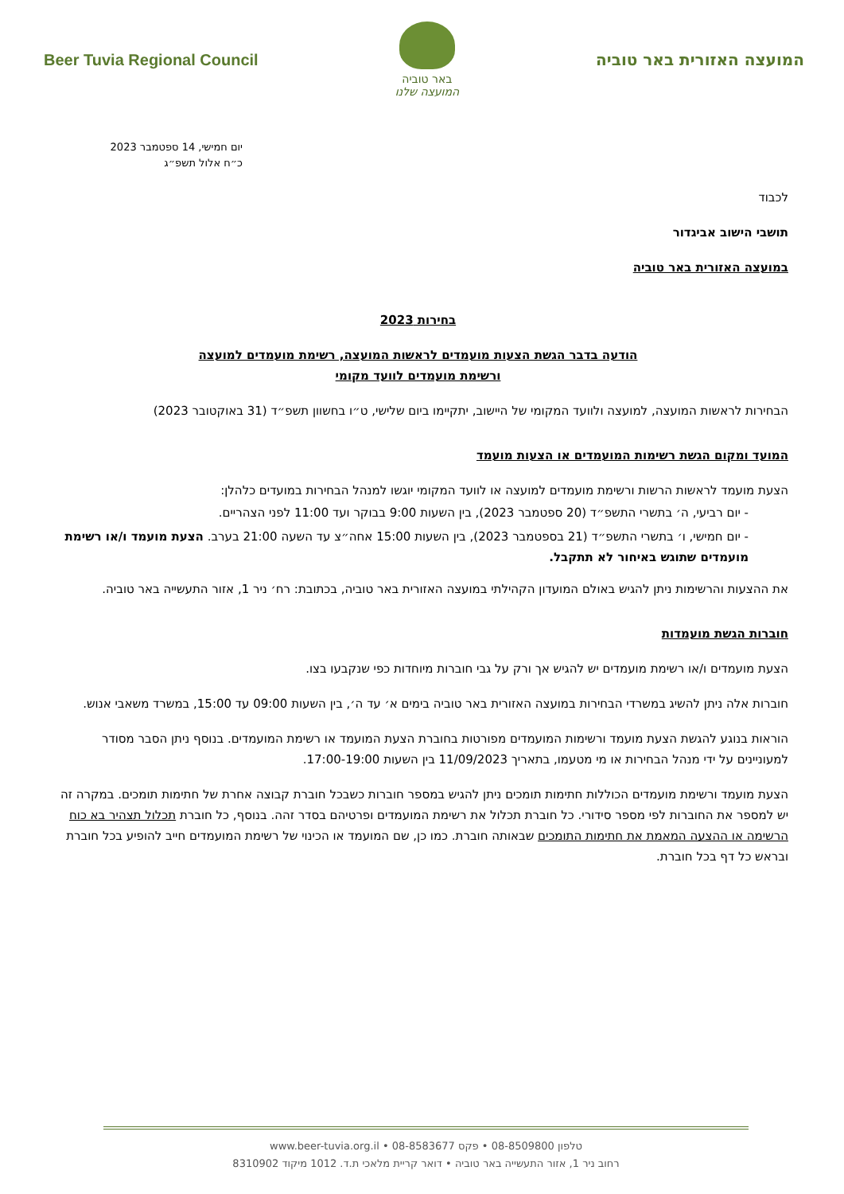Beer Tuvia Regional Council
באר טוביה
המועצה שלנו
המועצה האזורית באר טוביה
יום חמישי, 14 ספטמבר 2023
כ״ח אלול תשפ״ג
לכבוד
תושבי הישוב אביגדור
במועצה האזורית באר טוביה
בחירות 2023
הודעה בדבר הגשת הצעות מועמדים לראשות המועצה, רשימת מועמדים למועצה
ורשימת מועמדים לוועד מקומי
הבחירות לראשות המועצה, למועצה ולוועד המקומי של היישוב, יתקיימו ביום שלישי, ט״ו בחשוון תשפ״ד (31 באוקטובר 2023)
המועד ומקום הגשת רשימות המועמדים או הצעות מועמד
הצעת מועמד לראשות הרשות ורשימת מועמדים למועצה או לוועד המקומי יוגשו למנהל הבחירות במועדים כלהלן:
- יום רביעי, ה׳ בתשרי התשפ״ד (20 ספטמבר 2023), בין השעות 9:00 בבוקר ועד 11:00 לפני הצהריים.
- יום חמישי, ו׳ בתשרי התשפ״ד (21 בספטמבר 2023), בין השעות 15:00 אחה״צ עד השעה 21:00 בערב. הצעת מועמד ו/או רשימת מועמדים שתוגש באיחור לא תתקבל.
את ההצעות והרשימות ניתן להגיש באולם המועדון הקהילתי במועצה האזורית באר טוביה, בכתובת: רח׳ ניר 1, אזור התעשייה באר טוביה.
חוברות הגשת מועמדות
הצעת מועמדים ו/או רשימת מועמדים יש להגיש אך ורק על גבי חוברות מיוחדות כפי שנקבעו בצו.
חוברות אלה ניתן להשיג במשרדי הבחירות במועצה האזורית באר טוביה בימים א׳ עד ה׳, בין השעות 09:00 עד 15:00, במשרד משאבי אנוש.
הוראות בנוגע להגשת הצעת מועמד ורשימות המועמדים מפורטות בחוברת הצעת המועמד או רשימת המועמדים. בנוסף ניתן הסבר מסודר למעוניינים על ידי מנהל הבחירות או מי מטעמו, בתאריך 11/09/2023 בין השעות 17:00-19:00.
הצעת מועמד ורשימת מועמדים הכוללות חתימות תומכים ניתן להגיש במספר חוברות כשבכל חוברת קבוצה אחרת של חתימות תומכים. במקרה זה יש למספר את החוברות לפי מספר סידורי. כל חוברת תכלול את רשימת המועמדים ופרטיהם בסדר זהה. בנוסף, כל חוברת תכלול תצהיר בא כוח הרשימה או ההצעה המאמת את חתימות התומכים שבאותה חוברת. כמו כן, שם המועמד או הכינוי של רשימת המועמדים חייב להופיע בכל חוברת ובראש כל דף בכל חוברת.
טלפון 08-8509800 • פקס 08-8583677 • www.beer-tuvia.org.il
רחוב ניר 1, אזור התעשייה באר טוביה • דואר קריית מלאכי ת.ד. 1012 מיקוד 8310902